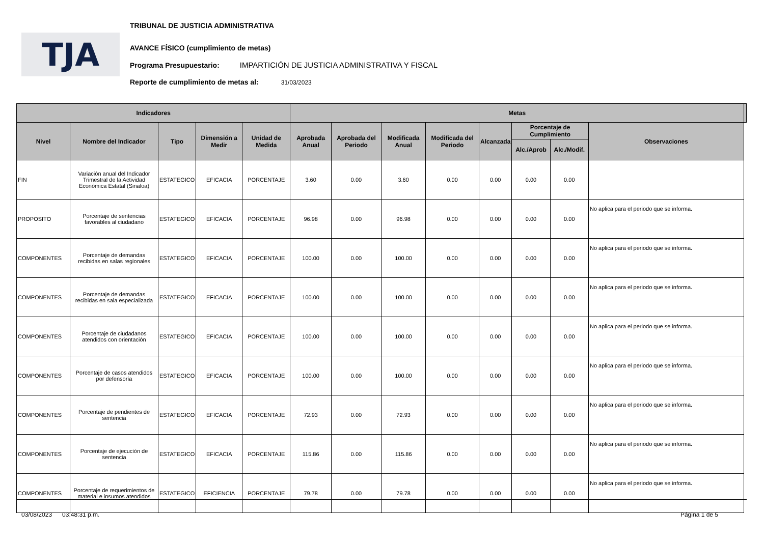TJA
TRIBUNAL DE JUSTICIA ADMINISTRATIVA
AVANCE FÍSICO (cumplimiento de metas)
Programa Presupuestario: IMPARTICIÓN DE JUSTICIA ADMINISTRATIVA Y FISCAL
Reporte de cumplimiento de metas al: 31/03/2023
| Indicadores | | | | | Metas | | | | | | | | |
| --- | --- | --- | --- | --- | --- | --- | --- | --- | --- | --- | --- | --- | --- |
| Nivel | Nombre del Indicador | Tipo | Dimensión a Medir | Unidad de Medida | Aprobada Anual | Aprobada del Periodo | Modificada Anual | Modificada del Periodo | Alcanzada | Porcentaje de Cumplimiento | | Observaciones | |
| | | | | | | | | | | Alc./Aprob | Alc./Modif. | | |
| FIN | Variación anual del Indicador Trimestral de la Actividad Económica Estatal (Sinaloa) | ESTATEGICO | EFICACIA | PORCENTAJE | 3.60 | 0.00 | 3.60 | 0.00 | 0.00 | 0.00 | 0.00 | | |
| PROPOSITO | Porcentaje de sentencias favorables al ciudadano | ESTATEGICO | EFICACIA | PORCENTAJE | 96.98 | 0.00 | 96.98 | 0.00 | 0.00 | 0.00 | 0.00 | No aplica para el periodo que se informa. | |
| COMPONENTES | Porcentaje de demandas recibidas en salas regionales | ESTATEGICO | EFICACIA | PORCENTAJE | 100.00 | 0.00 | 100.00 | 0.00 | 0.00 | 0.00 | 0.00 | No aplica para el periodo que se informa. | |
| COMPONENTES | Porcentaje de demandas recibidas en sala especializada | ESTATEGICO | EFICACIA | PORCENTAJE | 100.00 | 0.00 | 100.00 | 0.00 | 0.00 | 0.00 | 0.00 | No aplica para el periodo que se informa. | |
| COMPONENTES | Porcentaje de ciudadanos atendidos con orientación | ESTATEGICO | EFICACIA | PORCENTAJE | 100.00 | 0.00 | 100.00 | 0.00 | 0.00 | 0.00 | 0.00 | No aplica para el periodo que se informa. | |
| COMPONENTES | Porcentaje de casos atendidos por defensoría | ESTATEGICO | EFICACIA | PORCENTAJE | 100.00 | 0.00 | 100.00 | 0.00 | 0.00 | 0.00 | 0.00 | No aplica para el periodo que se informa. | |
| COMPONENTES | Porcentaje de pendientes de sentencia | ESTATEGICO | EFICACIA | PORCENTAJE | 72.93 | 0.00 | 72.93 | 0.00 | 0.00 | 0.00 | 0.00 | No aplica para el periodo que se informa. | |
| COMPONENTES | Porcentaje de ejecución de sentencia | ESTATEGICO | EFICACIA | PORCENTAJE | 115.86 | 0.00 | 115.86 | 0.00 | 0.00 | 0.00 | 0.00 | No aplica para el periodo que se informa. | |
| COMPONENTES | Porcentaje de requerimientos de material e insumos atendidos | ESTATEGICO | EFICIENCIA | PORCENTAJE | 79.78 | 0.00 | 79.78 | 0.00 | 0.00 | 0.00 | 0.00 | No aplica para el periodo que se informa. | |
03/08/2023 03:48:31 p.m. Página 1 de 5